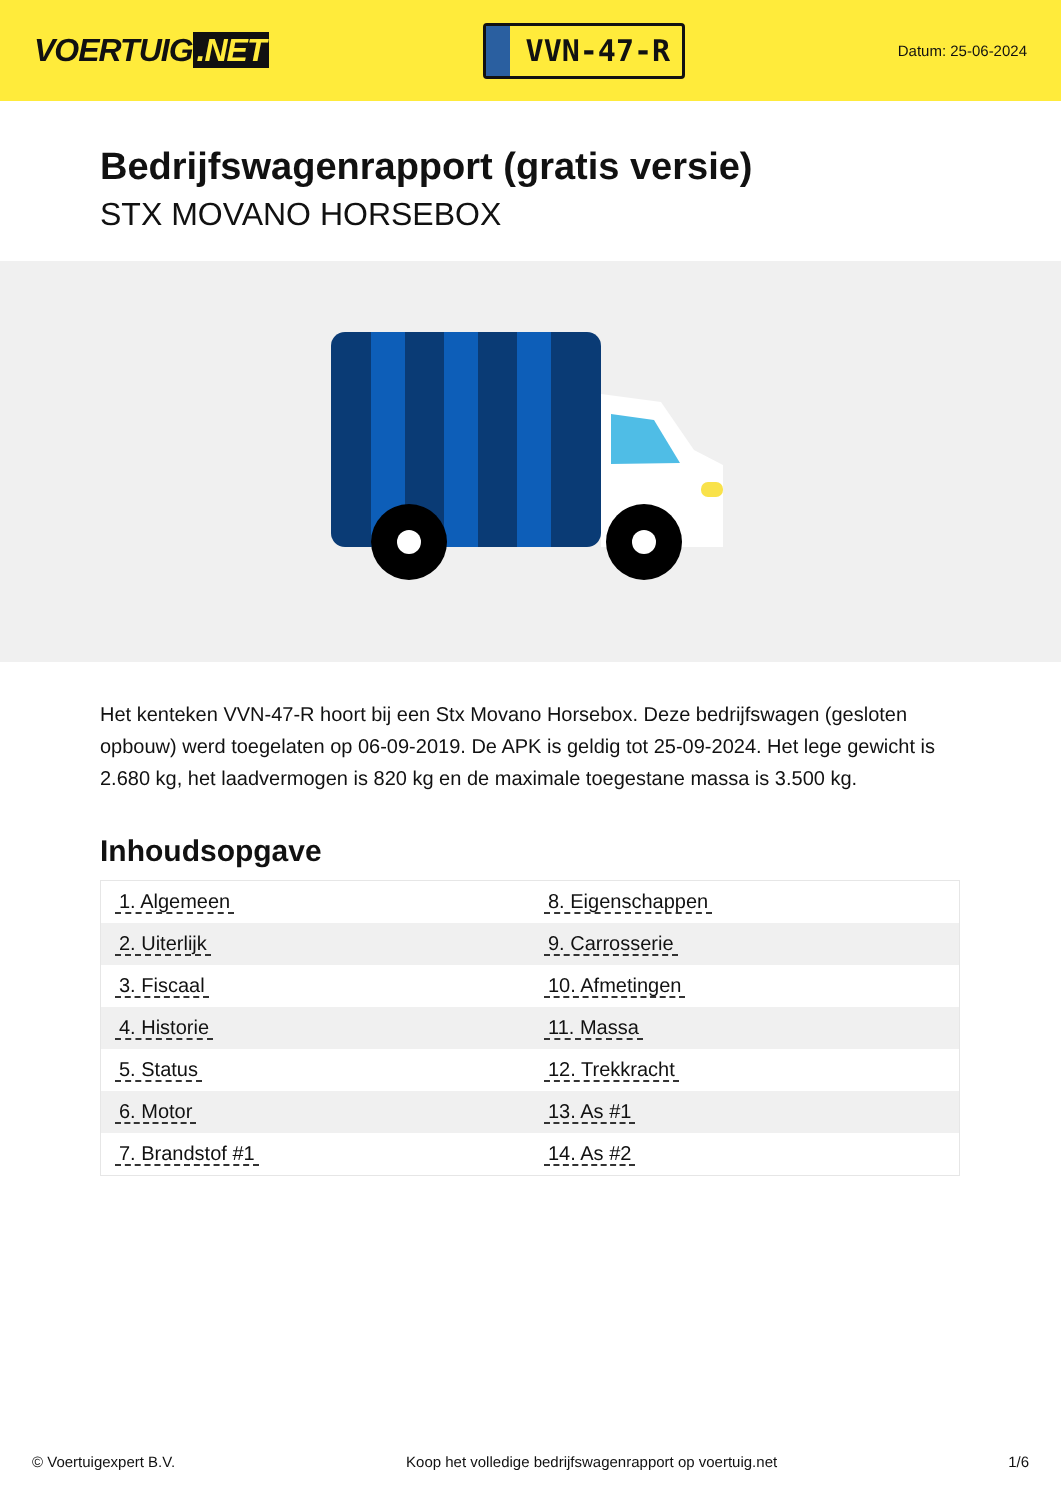VOERTUIG.NET
VVN-47-R
Datum: 25-06-2024
Bedrijfswagenrapport (gratis versie)
STX MOVANO HORSEBOX
Het kenteken VVN-47-R hoort bij een Stx Movano Horsebox. Deze bedrijfswagen (gesloten opbouw) werd toegelaten op 06-09-2019. De APK is geldig tot 25-09-2024. Het lege gewicht is 2.680 kg, het laadvermogen is 820 kg en de maximale toegestane massa is 3.500 kg.
Inhoudsopgave
| 1. Algemeen | 8. Eigenschappen |
| 2. Uiterlijk | 9. Carrosserie |
| 3. Fiscaal | 10. Afmetingen |
| 4. Historie | 11. Massa |
| 5. Status | 12. Trekkracht |
| 6. Motor | 13. As #1 |
| 7. Brandstof #1 | 14. As #2 |
© Voertuigexpert B.V. Koop het volledige bedrijfswagenrapport op voertuig.net 1/6